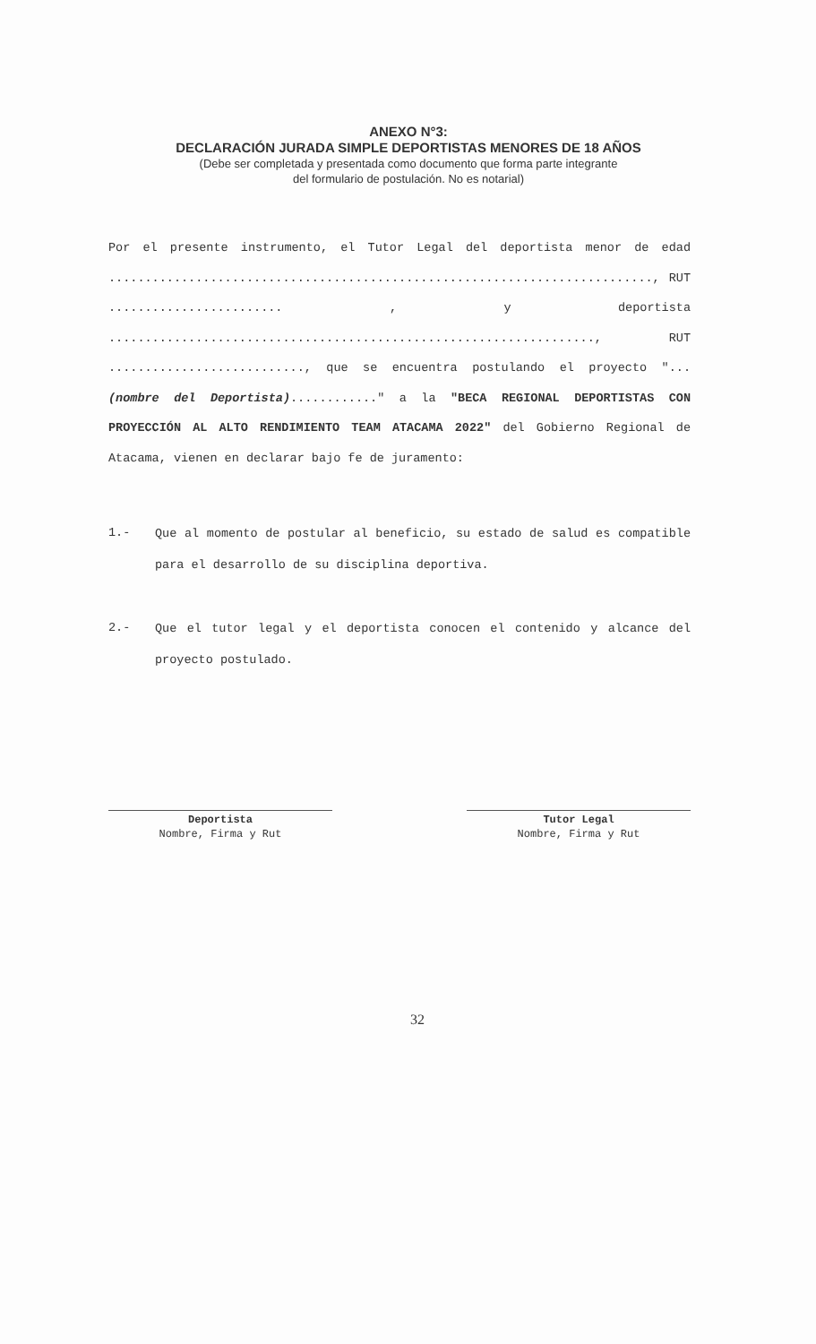ANEXO N°3:
DECLARACIÓN JURADA SIMPLE DEPORTISTAS MENORES DE 18 AÑOS
(Debe ser completada y presentada como documento que forma parte integrante
del formulario de postulación. No es notarial)
Por el presente instrumento, el Tutor Legal del deportista menor de edad ..........................................................................., RUT ........................ , y deportista ..................................................................., RUT ..........................., que se encuentra postulando el proyecto "... (nombre del Deportista)............" a la "BECA REGIONAL DEPORTISTAS CON PROYECCIÓN AL ALTO RENDIMIENTO TEAM ATACAMA 2022" del Gobierno Regional de Atacama, vienen en declarar bajo fe de juramento:
1.-
Que al momento de postular al beneficio, su estado de salud es compatible para el desarrollo de su disciplina deportiva.
2.-
Que el tutor legal y el deportista conocen el contenido y alcance del proyecto postulado.
Deportista
Nombre, Firma y Rut
Tutor Legal
Nombre, Firma y Rut
32